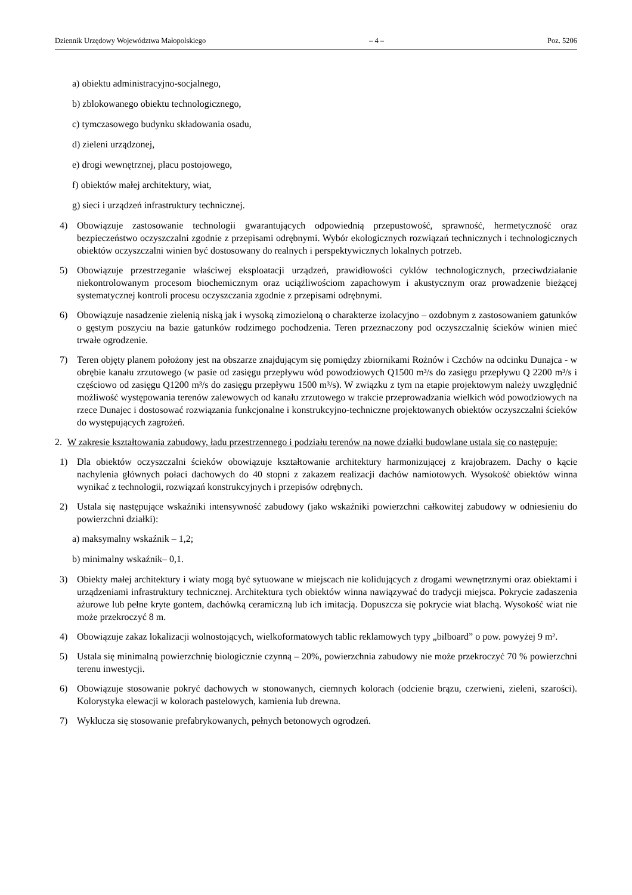Dziennik Urzędowy Województwa Małopolskiego – 4 – Poz. 5206
a) obiektu administracyjno-socjalnego,
b) zblokowanego obiektu technologicznego,
c) tymczasowego budynku składowania osadu,
d) zieleni urządzonej,
e) drogi wewnętrznej, placu postojowego,
f) obiektów małej architektury, wiat,
g) sieci i urządzeń infrastruktury technicznej.
4) Obowiązuje zastosowanie technologii gwarantujących odpowiednią przepustowość, sprawność, hermetyczność oraz bezpieczeństwo oczyszczalni zgodnie z przepisami odrębnymi. Wybór ekologicznych rozwiązań technicznych i technologicznych obiektów oczyszczalni winien być dostosowany do realnych i perspektywicznych lokalnych potrzeb.
5) Obowiązuje przestrzeganie właściwej eksploatacji urządzeń, prawidłowości cyklów technologicznych, przeciwdziałanie niekontrolowanym procesom biochemicznym oraz uciążliwościom zapachowym i akustycznym oraz prowadzenie bieżącej systematycznej kontroli procesu oczyszczania zgodnie z przepisami odrębnymi.
6) Obowiązuje nasadzenie zielenią niską jak i wysoką zimozieloną o charakterze izolacyjno – ozdobnym z zastosowaniem gatunków o gęstym poszyciu na bazie gatunków rodzimego pochodzenia. Teren przeznaczony pod oczyszczalnię ścieków winien mieć trwałe ogrodzenie.
7) Teren objęty planem położony jest na obszarze znajdującym się pomiędzy zbiornikami Rożnów i Czchów na odcinku Dunajca - w obrębie kanału zrzutowego (w pasie od zasięgu przepływu wód powodziowych Q1500 m³/s do zasięgu przepływu Q 2200 m³/s i częściowo od zasięgu Q1200 m³/s do zasięgu przepływu 1500 m³/s). W związku z tym na etapie projektowym należy uwzględnić możliwość występowania terenów zalewowych od kanału zrzutowego w trakcie przeprowadzania wielkich wód powodziowych na rzece Dunajec i dostosować rozwiązania funkcjonalne i konstrukcyjno-techniczne projektowanych obiektów oczyszczalni ścieków do występujących zagrożeń.
2. W zakresie kształtowania zabudowy, ładu przestrzennego i podziału terenów na nowe działki budowlane ustala się co następuje:
1) Dla obiektów oczyszczalni ścieków obowiązuje kształtowanie architektury harmonizującej z krajobrazem. Dachy o kącie nachylenia głównych połaci dachowych do 40 stopni z zakazem realizacji dachów namiotowych. Wysokość obiektów winna wynikać z technologii, rozwiązań konstrukcyjnych i przepisów odrębnych.
2) Ustala się następujące wskaźniki intensywność zabudowy (jako wskaźniki powierzchni całkowitej zabudowy w odniesieniu do powierzchni działki):
a) maksymalny wskaźnik – 1,2;
b) minimalny wskaźnik– 0,1.
3) Obiekty małej architektury i wiaty mogą być sytuowane w miejscach nie kolidujących z drogami wewnętrznymi oraz obiektami i urządzeniami infrastruktury technicznej. Architektura tych obiektów winna nawiązywać do tradycji miejsca. Pokrycie zadaszenia ażurowe lub pełne kryte gontem, dachówką ceramiczną lub ich imitacją. Dopuszcza się pokrycie wiat blachą. Wysokość wiat nie może przekroczyć 8 m.
4) Obowiązuje zakaz lokalizacji wolnostojących, wielkoformatowych tablic reklamowych typy „bilboard” o pow. powyżej 9 m².
5) Ustala się minimalną powierzchnię biologicznie czynną – 20%, powierzchnia zabudowy nie może przekroczyć 70 % powierzchni terenu inwestycji.
6) Obowiązuje stosowanie pokryć dachowych w stonowanych, ciemnych kolorach (odcienie brązu, czerwieni, zieleni, szarości). Kolorystyka elewacji w kolorach pastelowych, kamienia lub drewna.
7) Wyklucza się stosowanie prefabrykowanych, pełnych betonowych ogrodzeń.